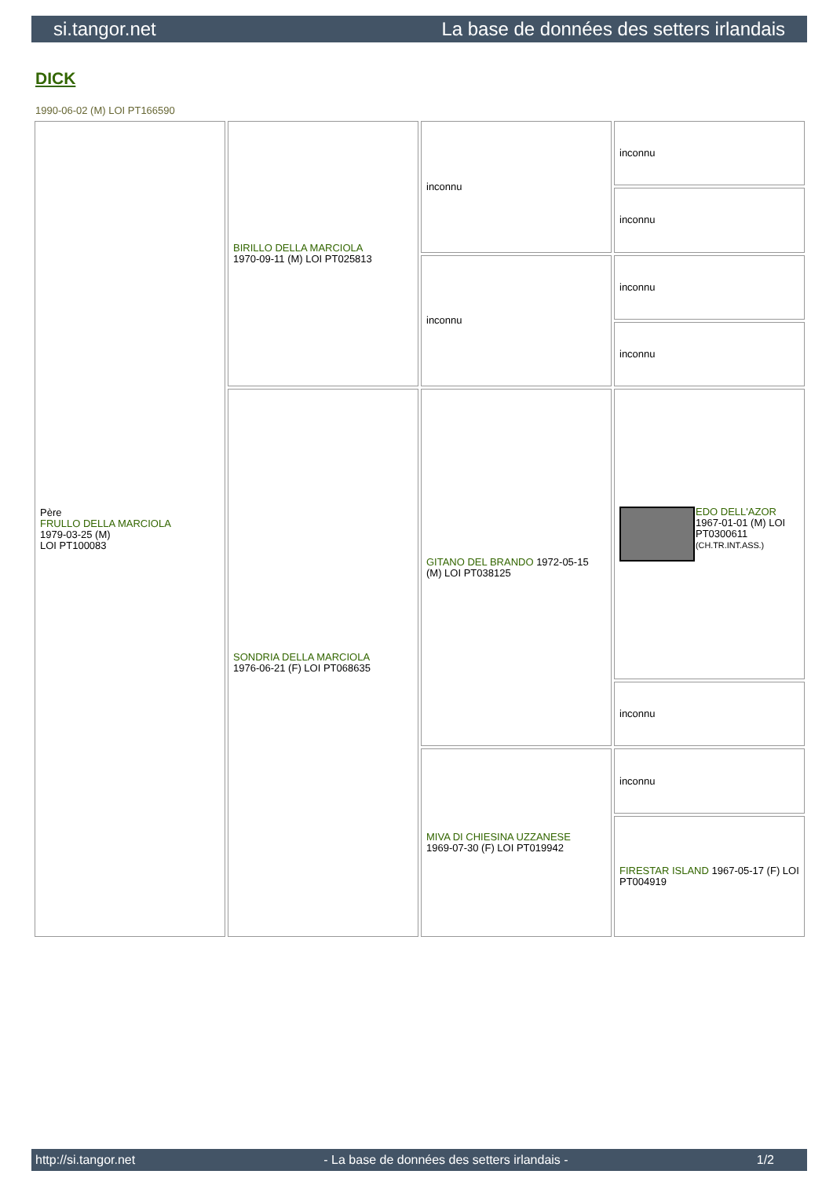si.tangor.net La base de données des setters irlandais
DICK
1990-06-02 (M) LOI PT166590
| Père FRULLO DELLA MARCIOLA 1979-03-25 (M) LOI PT100083 | BIRILLO DELLA MARCIOLA 1970-09-11 (M) LOI PT025813 | inconnu | inconnu |
| | | | inconnu |
| | | inconnu | inconnu |
| | | | inconnu |
| | SONDRIA DELLA MARCIOLA 1976-06-21 (F) LOI PT068635 | GITANO DEL BRANDO 1972-05-15 (M) LOI PT038125 | EDO DELL'AZOR 1967-01-01 (M) LOI PT0300611 (CH.TR.INT.ASS.) |
| | | | inconnu |
| | | MIVA DI CHIESINA UZZANESE 1969-07-30 (F) LOI PT019942 | inconnu |
| | | | FIRESTAR ISLAND 1967-05-17 (F) LOI PT004919 |
http://si.tangor.net - La base de données des setters irlandais - 1/2